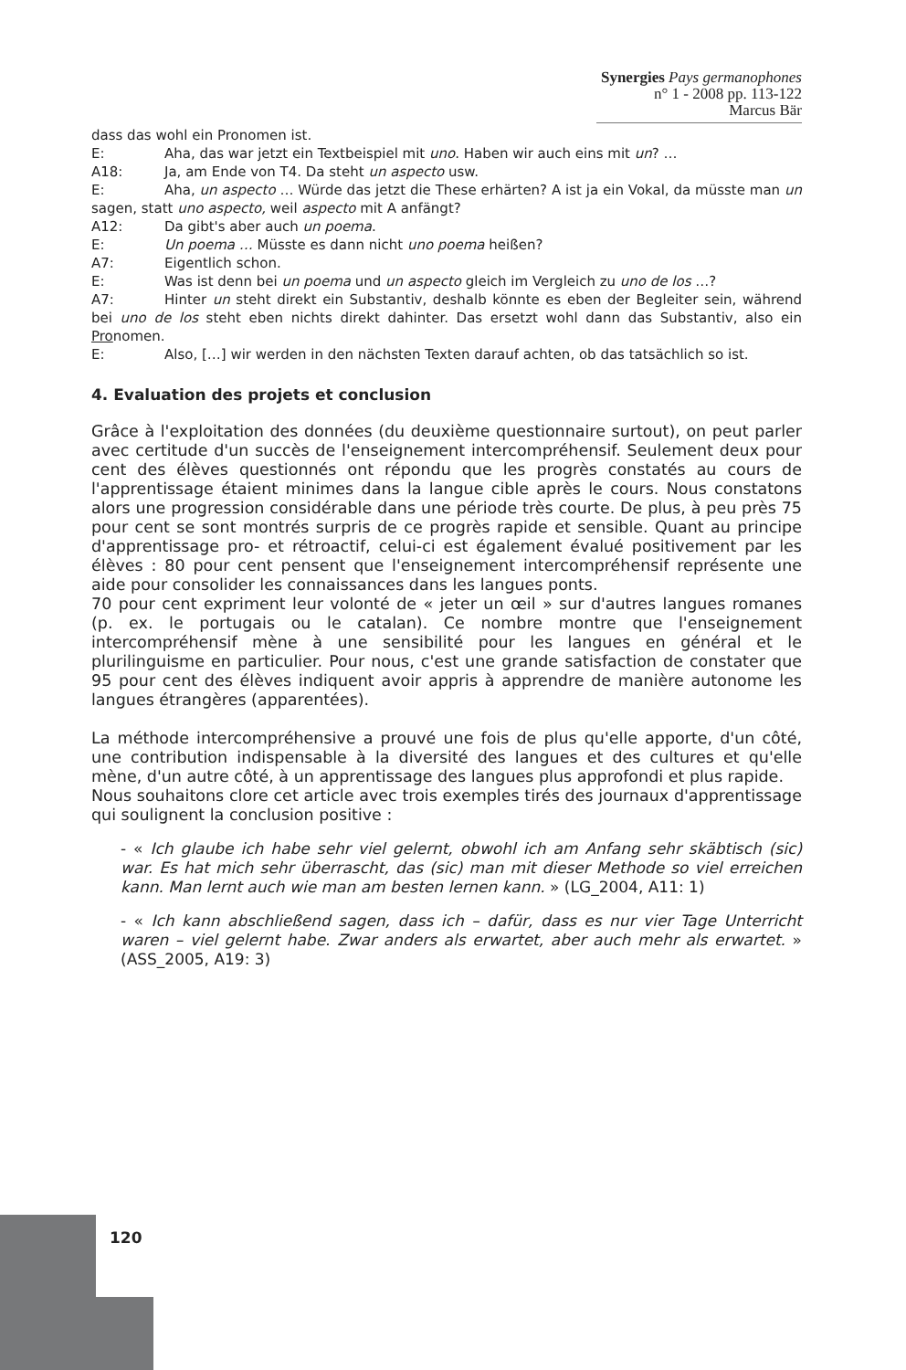Synergies Pays germanophones n° 1 - 2008 pp. 113-122
Marcus Bär
dass das wohl ein Pronomen ist.
E: Aha, das war jetzt ein Textbeispiel mit uno. Haben wir auch eins mit un? …
A18: Ja, am Ende von T4. Da steht un aspecto usw.
E: Aha, un aspecto … Würde das jetzt die These erhärten? A ist ja ein Vokal, da müsste man un sagen, statt uno aspecto, weil aspecto mit A anfängt?
A12: Da gibt's aber auch un poema.
E: Un poema … Müsste es dann nicht uno poema heißen?
A7: Eigentlich schon.
E: Was ist denn bei un poema und un aspecto gleich im Vergleich zu uno de los …?
A7: Hinter un steht direkt ein Substantiv, deshalb könnte es eben der Begleiter sein, während bei uno de los steht eben nichts direkt dahinter. Das ersetzt wohl dann das Substantiv, also ein Pronomen.
E: Also, […] wir werden in den nächsten Texten darauf achten, ob das tatsächlich so ist.
4. Evaluation des projets et conclusion
Grâce à l'exploitation des données (du deuxième questionnaire surtout), on peut parler avec certitude d'un succès de l'enseignement intercompréhensif. Seulement deux pour cent des élèves questionnés ont répondu que les progrès constatés au cours de l'apprentissage étaient minimes dans la langue cible après le cours. Nous constatons alors une progression considérable dans une période très courte. De plus, à peu près 75 pour cent se sont montrés surpris de ce progrès rapide et sensible. Quant au principe d'apprentissage pro- et rétroactif, celui-ci est également évalué positivement par les élèves : 80 pour cent pensent que l'enseignement intercompréhensif représente une aide pour consolider les connaissances dans les langues ponts.
70 pour cent expriment leur volonté de « jeter un œil » sur d'autres langues romanes (p. ex. le portugais ou le catalan). Ce nombre montre que l'enseignement intercompréhensif mène à une sensibilité pour les langues en général et le plurilinguisme en particulier. Pour nous, c'est une grande satisfaction de constater que 95 pour cent des élèves indiquent avoir appris à apprendre de manière autonome les langues étrangères (apparentées).
La méthode intercompréhensive a prouvé une fois de plus qu'elle apporte, d'un côté, une contribution indispensable à la diversité des langues et des cultures et qu'elle mène, d'un autre côté, à un apprentissage des langues plus approfondi et plus rapide.
Nous souhaitons clore cet article avec trois exemples tirés des journaux d'apprentissage qui soulignent la conclusion positive :
- « Ich glaube ich habe sehr viel gelernt, obwohl ich am Anfang sehr skäbtisch (sic) war. Es hat mich sehr überrascht, das (sic) man mit dieser Methode so viel erreichen kann. Man lernt auch wie man am besten lernen kann. » (LG_2004, A11: 1)
- « Ich kann abschließend sagen, dass ich – dafür, dass es nur vier Tage Unterricht waren – viel gelernt habe. Zwar anders als erwartet, aber auch mehr als erwartet. » (ASS_2005, A19: 3)
120